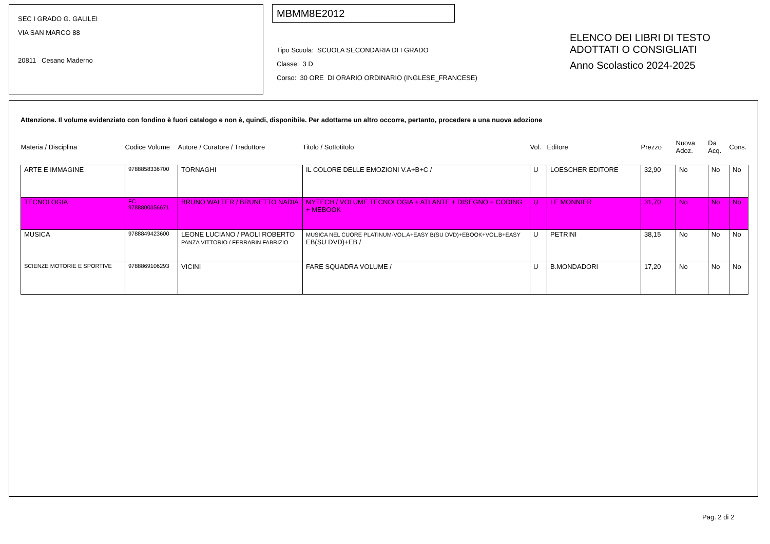SEC I GRADO G. GALILEI
VIA SAN MARCO 88
20811 Cesano Maderno
MBMM8E2012
Tipo Scuola: SCUOLA SECONDARIA DI I GRADO
Classe: 3 D
Corso: 30 ORE DI ORARIO ORDINARIO (INGLESE_FRANCESE)
ELENCO DEI LIBRI DI TESTO
ADOTTATI O CONSIGLIATI
Anno Scolastico 2024-2025
Attenzione. Il volume evidenziato con fondino è fuori catalogo e non è, quindi, disponibile. Per adottarne un altro occorre, pertanto, procedere a una nuova adozione
| Materia / Disciplina | Codice Volume | Autore / Curatore / Traduttore | Titolo / Sottotitolo | Vol. | Editore | Prezzo | Nuova Adoz. | Da Acq. | Cons. |
| --- | --- | --- | --- | --- | --- | --- | --- | --- | --- |
| ARTE E IMMAGINE | 9788858336700 | TORNAGHI | IL COLORE DELLE EMOZIONI V.A+B+C / | U | LOESCHER EDITORE | 32,90 | No | No | No |
| TECNOLOGIA | FC 9788800356671 | BRUNO WALTER / BRUNETTO NADIA | MYTECH / VOLUME TECNOLOGIA + ATLANTE + DISEGNO + CODING + MEBOOK | U | LE MONNIER | 31,70 | No | No | No |
| MUSICA | 9788849423600 | LEONE LUCIANO / PAOLI ROBERTO PANZA VITTORIO / FERRARIN FABRIZIO | MUSICA NEL CUORE PLATINUM-VOL.A+EASY B(SU DVD)+EBOOK+VOL.B+EASY EB(SU DVD)+EB / | U | PETRINI | 38,15 | No | No | No |
| SCIENZE MOTORIE E SPORTIVE | 9788869106293 | VICINI | FARE SQUADRA VOLUME / | U | B.MONDADORI | 17,20 | No | No | No |
Pag. 2 di 2